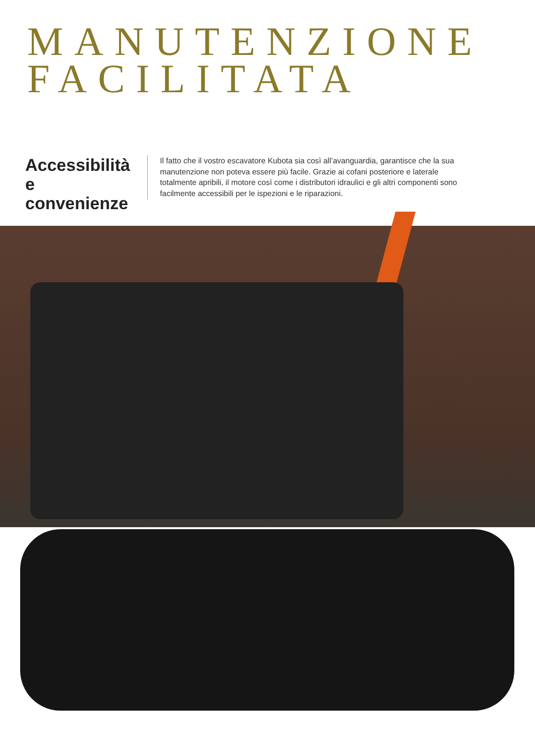MANUTENZIONE
FACILITATA
Accessibilità e convenienze
Il fatto che il vostro escavatore Kubota sia così all’avanguardia, garantisce che la sua manutenzione non poteva essere più facile. Grazie ai cofani posteriore e laterale totalmente apribili, il motore così come i distributori idraulici e gli altri componenti sono facilmente accessibili per le ispezioni e le riparazioni.